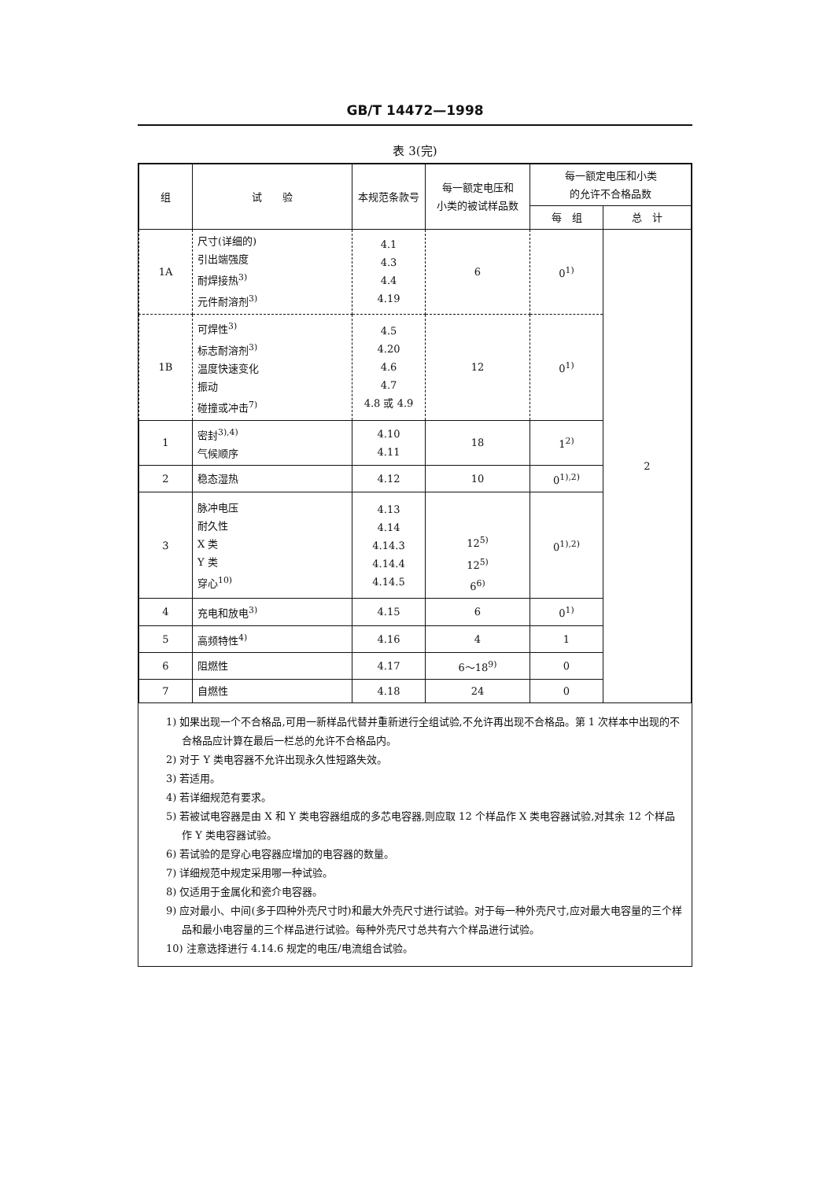GB/T 14472—1998
表 3(完)
| 组 | 试 验 | 本规范条款号 | 每一额定电压和 小类的被试样品数 | 每一额定电压和小类 的允许不合格品数 | |
| --- | --- | --- | --- | --- | --- |
| | | | | 每 组 | 总 计 |
| 1A | 尺寸(详细的) 引出端强度 耐焊接热<sup>3)</sup> 元件耐溶剂<sup>3)</sup> | 4.1 4.3 4.4 4.19 | 6 | 0<sup>1)</sup> | 2 |
| 1B | 可焊性<sup>3)</sup> 标志耐溶剂<sup>3)</sup> 温度快速变化 振动 碰撞或冲击<sup>7)</sup> | 4.5 4.20 4.6 4.7 4.8 或 4.9 | 12 | 0<sup>1)</sup> | |
| 1 | 密封<sup>3),4)</sup> 气候顺序 | 4.10 4.11 | 18 | 1<sup>2)</sup> | |
| 2 | 稳态湿热 | 4.12 | 10 | 0<sup>1),2)</sup> | |
| 3 | 脉冲电压 耐久性 X 类 Y 类 穿心<sup>10)</sup> | 4.13 4.14 4.14.3 4.14.4 4.14.5 | 12<sup>5)</sup> 12<sup>5)</sup> 6<sup>6)</sup> | 0<sup>1),2)</sup> | |
| 4 | 充电和放电<sup>3)</sup> | 4.15 | 6 | 0<sup>1)</sup> | |
| 5 | 高频特性<sup>4)</sup> | 4.16 | 4 | 1 | |
| 6 | 阻燃性 | 4.17 | 6～18<sup>9)</sup> | 0 | |
| 7 | 自燃性 | 4.18 | 24 | 0 | |
1) 如果出现一个不合格品,可用一新样品代替并重新进行全组试验,不允许再出现不合格品。第 1 次样本中出现的不合格品应计算在最后一栏总的允许不合格品内。
2) 对于 Y 类电容器不允许出现永久性短路失效。
3) 若适用。
4) 若详细规范有要求。
5) 若被试电容器是由 X 和 Y 类电容器组成的多芯电容器,则应取 12 个样品作 X 类电容器试验,对其余 12 个样品作 Y 类电容器试验。
6) 若试验的是穿心电容器应增加的电容器的数量。
7) 详细规范中规定采用哪一种试验。
8) 仅适用于金属化和瓷介电容器。
9) 应对最小、中间(多于四种外壳尺寸时)和最大外壳尺寸进行试验。对于每一种外壳尺寸,应对最大电容量的三个样品和最小电容量的三个样品进行试验。每种外壳尺寸总共有六个样品进行试验。
10) 注意选择进行 4.14.6 规定的电压/电流组合试验。